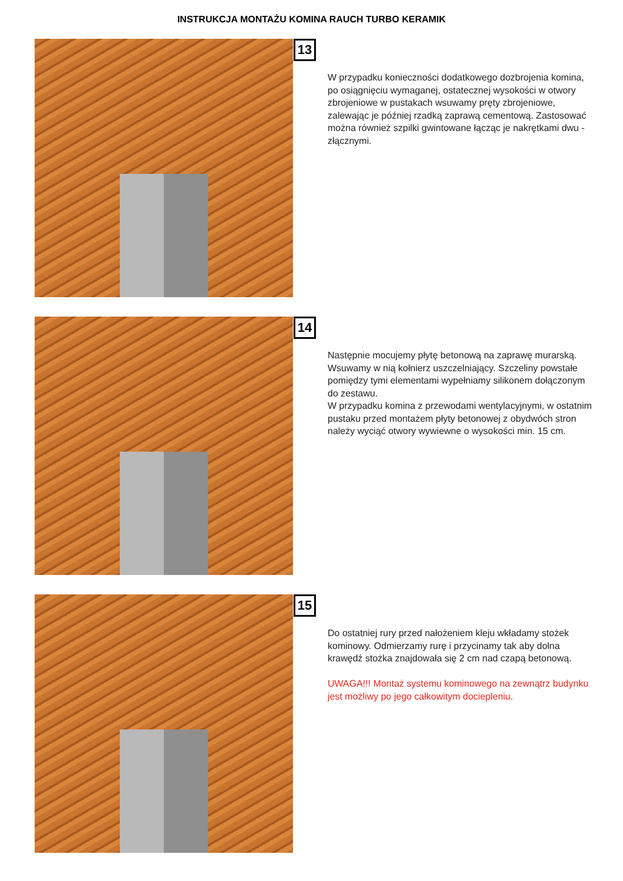INSTRUKCJA MONTAŻU KOMINA RAUCH TURBO KERAMIK
13
W przypadku konieczności dodatkowego dozbrojenia komina, po osiągnięciu wymaganej, ostatecznej wysokości w otwory zbrojeniowe w pustakach wsuwamy pręty zbrojeniowe, zalewając je później rzadką zaprawą cementową. Zastosować można również szpilki gwintowane łącząc je nakrętkami dwu - złącznymi.
14
Następnie mocujemy płytę betonową na zaprawę murarską. Wsuwamy w nią kołnierz uszczelniający. Szczeliny powstałe pomiędzy tymi elementami wypełniamy silikonem dołączonym do zestawu.
W przypadku komina z przewodami wentylacyjnymi, w ostatnim pustaku przed montażem płyty betonowej z obydwóch stron należy wyciąć otwory wywiewne o wysokości min. 15 cm.
15
Do ostatniej rury przed nałożeniem kleju wkładamy stożek kominowy. Odmierzamy rurę i przycinamy tak aby dolna krawędź stożka znajdowała się 2 cm nad czapą betonową.
UWAGA!!! Montaż systemu kominowego na zewnątrz budynku jest możliwy po jego całkowitym dociepleniu.